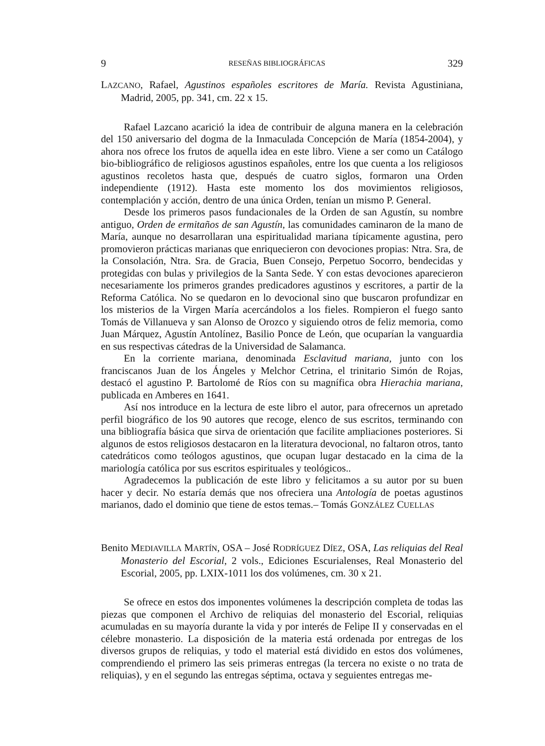9 RESEÑAS BIBLIOGRÁFICAS 329
LAZCANO, Rafael, Agustinos españoles escritores de María. Revista Agustiniana, Madrid, 2005, pp. 341, cm. 22 x 15.
Rafael Lazcano acarició la idea de contribuir de alguna manera en la celebración del 150 aniversario del dogma de la Inmaculada Concepción de María (1854-2004), y ahora nos ofrece los frutos de aquella idea en este libro. Viene a ser como un Catálogo bio-bibliográfico de religiosos agustinos españoles, entre los que cuenta a los religiosos agustinos recoletos hasta que, después de cuatro siglos, formaron una Orden independiente (1912). Hasta este momento los dos movimientos religiosos, contemplación y acción, dentro de una única Orden, tenían un mismo P. General.
Desde los primeros pasos fundacionales de la Orden de san Agustín, su nombre antiguo, Orden de ermitaños de san Agustín, las comunidades caminaron de la mano de María, aunque no desarrollaran una espiritualidad mariana típicamente agustina, pero promovieron prácticas marianas que enriquecieron con devociones propias: Ntra. Sra, de la Consolación, Ntra. Sra. de Gracia, Buen Consejo, Perpetuo Socorro, bendecidas y protegidas con bulas y privilegios de la Santa Sede. Y con estas devociones aparecieron necesariamente los primeros grandes predicadores agustinos y escritores, a partir de la Reforma Católica. No se quedaron en lo devocional sino que buscaron profundizar en los misterios de la Virgen María acercándolos a los fieles. Rompieron el fuego santo Tomás de Villanueva y san Alonso de Orozco y siguiendo otros de feliz memoria, como Juan Márquez, Agustín Antolínez, Basilio Ponce de León, que ocuparían la vanguardia en sus respectivas cátedras de la Universidad de Salamanca.
En la corriente mariana, denominada Esclavitud mariana, junto con los franciscanos Juan de los Ángeles y Melchor Cetrina, el trinitario Simón de Rojas, destacó el agustino P. Bartolomé de Ríos con su magnífica obra Hierachia mariana, publicada en Amberes en 1641.
Así nos introduce en la lectura de este libro el autor, para ofrecernos un apretado perfil biográfico de los 90 autores que recoge, elenco de sus escritos, terminando con una bibliografía básica que sirva de orientación que facilite ampliaciones posteriores. Si algunos de estos religiosos destacaron en la literatura devocional, no faltaron otros, tanto catedráticos como teólogos agustinos, que ocupan lugar destacado en la cima de la mariología católica por sus escritos espirituales y teológicos..
Agradecemos la publicación de este libro y felicitamos a su autor por su buen hacer y decir. No estaría demás que nos ofreciera una Antología de poetas agustinos marianos, dado el dominio que tiene de estos temas.– Tomás GONZÁLEZ CUELLAS
Benito MEDIAVILLA MARTÍN, OSA – José RODRÍGUEZ DÍEZ, OSA, Las reliquias del Real Monasterio del Escorial, 2 vols., Ediciones Escurialenses, Real Monasterio del Escorial, 2005, pp. LXIX-1011 los dos volúmenes, cm. 30 x 21.
Se ofrece en estos dos imponentes volúmenes la descripción completa de todas las piezas que componen el Archivo de reliquias del monasterio del Escorial, reliquias acumuladas en su mayoría durante la vida y por interés de Felipe II y conservadas en el célebre monasterio. La disposición de la materia está ordenada por entregas de los diversos grupos de reliquias, y todo el material está dividido en estos dos volúmenes, comprendiendo el primero las seis primeras entregas (la tercera no existe o no trata de reliquias), y en el segundo las entregas séptima, octava y seguientes entregas me-